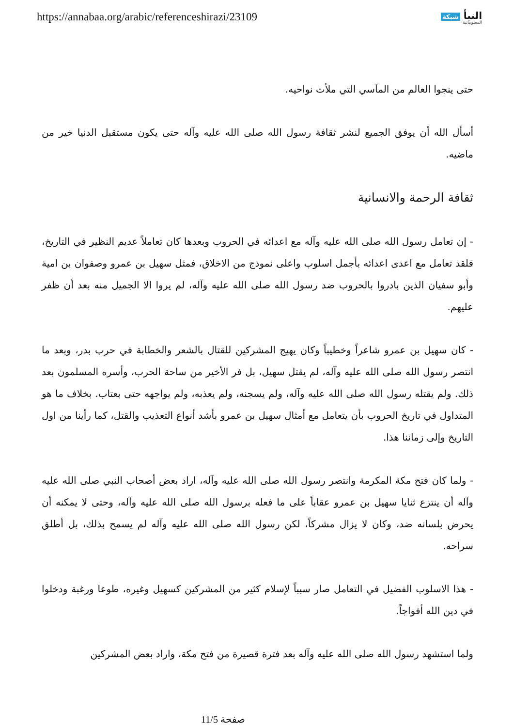https://annabaa.org/arabic/referenceshirazi/23109
النبأ شبكة
المعلوماتية
حتى ينجوا العالم من المآسي التي ملأت نواحيه.
أسأل الله أن يوفق الجميع لنشر ثقافة رسول الله صلى الله عليه وآله حتى يكون مستقبل الدنيا خير من ماضيه.
ثقافة الرحمة والانسانية
- إن تعامل رسول الله صلى الله عليه وآله مع اعدائه في الحروب وبعدها كان تعاملاً عديم النظير في التاريخ، فلقد تعامل مع اعدى اعدائه بأجمل اسلوب واعلى نموذج من الاخلاق، فمثل سهيل بن عمرو وصفوان بن امية وأبو سفيان الذين بادروا بالحروب ضد رسول الله صلى الله عليه وآله، لم يروا الا الجميل منه بعد أن ظفر عليهم.
- كان سهيل بن عمرو شاعراً وخطيباً وكان يهيج المشركين للقتال بالشعر والخطابة في حرب بدر، وبعد ما انتصر رسول الله صلى الله عليه وآله، لم يقتل سهيل، بل فر الأخير من ساحة الحرب، وأسره المسلمون بعد ذلك. ولم يقتله رسول الله صلى الله عليه وآله، ولم يسجنه، ولم يعذبه، ولم يواجهه حتى بعتاب. بخلاف ما هو المتداول في تاريخ الحروب بأن يتعامل مع أمثال سهيل بن عمرو بأشد أنواع التعذيب والقتل، كما رأينا من اول التاريخ وإلى زماننا هذا.
- ولما كان فتح مكة المكرمة وانتصر رسول الله صلى الله عليه وآله، اراد بعض أصحاب النبي صلى الله عليه وآله أن ينتزع ثنايا سهيل بن عمرو عقاباً على ما فعله برسول الله صلى الله عليه وآله، وحتى لا يمكنه أن يحرض بلسانه ضد، وكان لا يزال مشركاً، لكن رسول الله صلى الله عليه وآله لم يسمح بذلك، بل أطلق سراحه.
- هذا الاسلوب الفضيل في التعامل صار سبباً لإسلام كثير من المشركين كسهيل وغيره، طوعا ورغبة ودخلوا في دين الله أفواجاً.
ولما استشهد رسول الله صلى الله عليه وآله بعد فترة قصيرة من فتح مكة، واراد بعض المشركين
صفحة 11/5